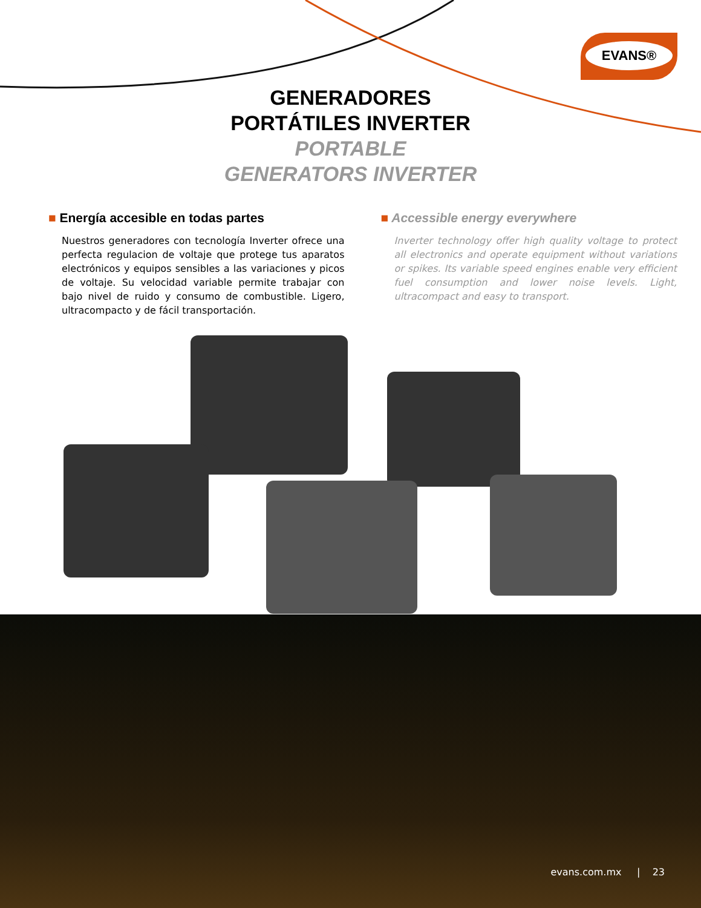EVANS®
GENERADORES
PORTÁTILES INVERTER
PORTABLE
GENERATORS INVERTER
■ Energía accesible en todas partes
Nuestros generadores con tecnología Inverter ofrece una perfecta regulacion de voltaje que protege tus aparatos electrónicos y equipos sensibles a las variaciones y picos de voltaje. Su velocidad variable permite trabajar con bajo nivel de ruido y consumo de combustible. Ligero, ultracompacto y de fácil transportación.
■ Accessible energy everywhere
Inverter technology offer high quality voltage to protect all electronics and operate equipment without variations or spikes. Its variable speed engines enable very efficient fuel consumption and lower noise levels. Light, ultracompact and easy to transport.
evans.com.mx | 23